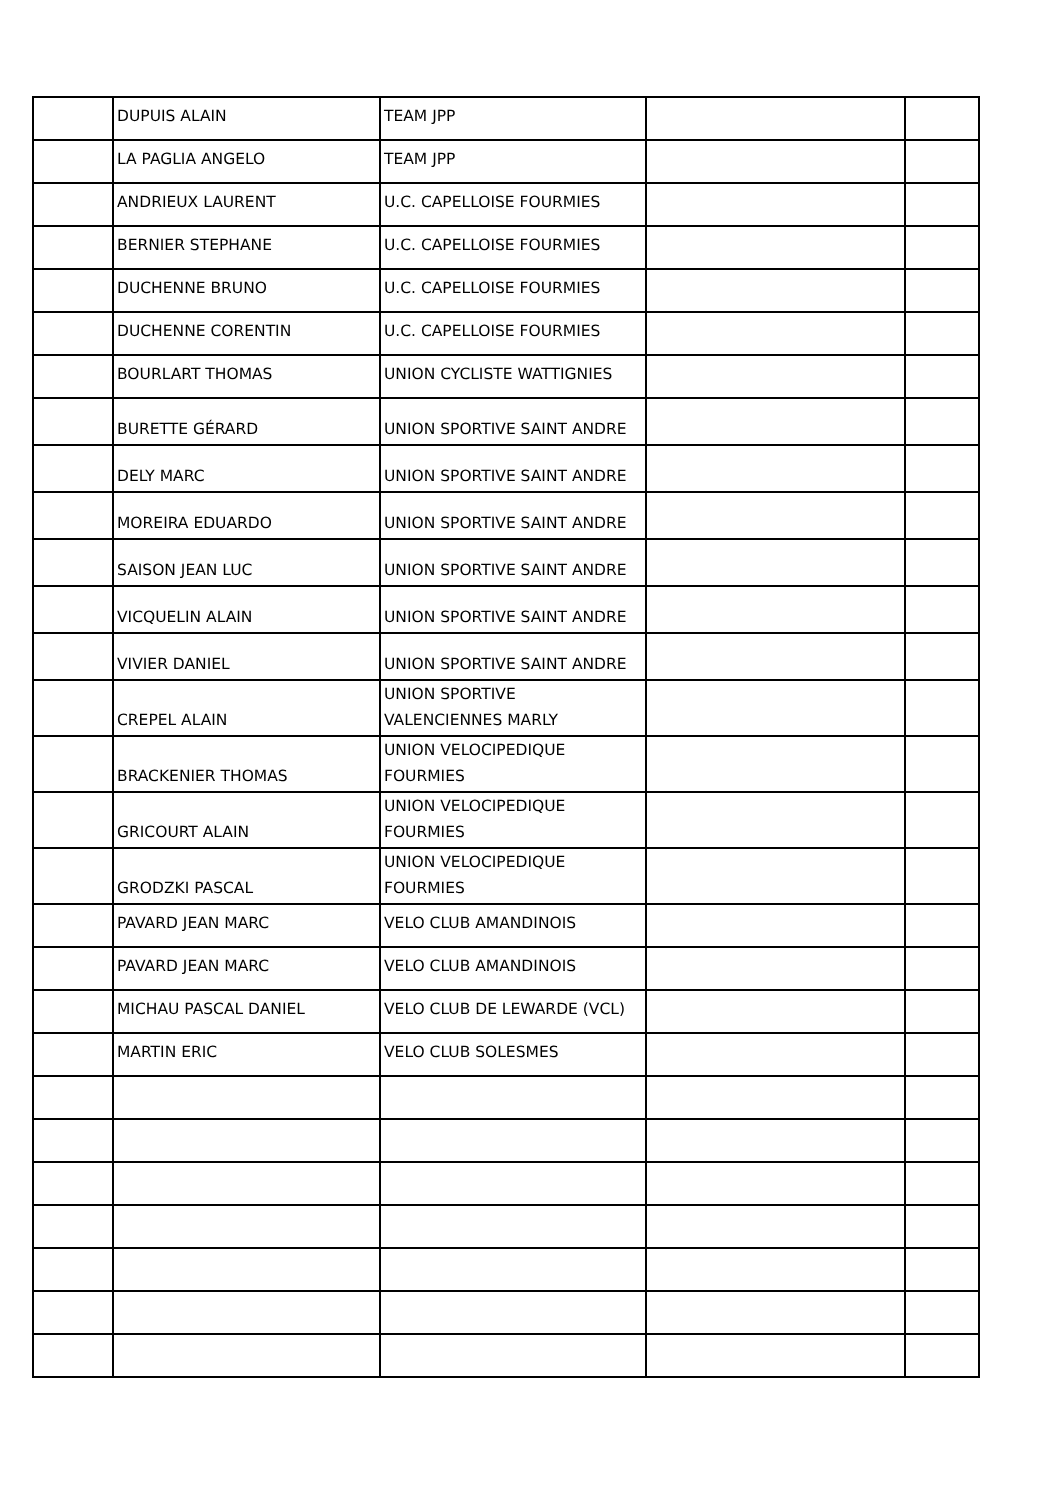| | DUPUIS ALAIN | TEAM JPP | | |
| | LA PAGLIA ANGELO | TEAM JPP | | |
| | ANDRIEUX LAURENT | U.C. CAPELLOISE FOURMIES | | |
| | BERNIER STEPHANE | U.C. CAPELLOISE FOURMIES | | |
| | DUCHENNE BRUNO | U.C. CAPELLOISE FOURMIES | | |
| | DUCHENNE CORENTIN | U.C. CAPELLOISE FOURMIES | | |
| | BOURLART THOMAS | UNION CYCLISTE WATTIGNIES | | |
| | BURETTE GÉRARD | UNION SPORTIVE SAINT ANDRE | | |
| | DELY MARC | UNION SPORTIVE SAINT ANDRE | | |
| | MOREIRA EDUARDO | UNION SPORTIVE SAINT ANDRE | | |
| | SAISON JEAN LUC | UNION SPORTIVE SAINT ANDRE | | |
| | VICQUELIN ALAIN | UNION SPORTIVE SAINT ANDRE | | |
| | VIVIER DANIEL | UNION SPORTIVE SAINT ANDRE | | |
| | CREPEL ALAIN | UNION SPORTIVE VALENCIENNES MARLY | | |
| | BRACKENIER THOMAS | UNION VELOCIPEDIQUE FOURMIES | | |
| | GRICOURT ALAIN | UNION VELOCIPEDIQUE FOURMIES | | |
| | GRODZKI PASCAL | UNION VELOCIPEDIQUE FOURMIES | | |
| | PAVARD JEAN MARC | VELO CLUB AMANDINOIS | | |
| | PAVARD JEAN MARC | VELO CLUB AMANDINOIS | | |
| | MICHAU PASCAL DANIEL | VELO CLUB DE LEWARDE (VCL) | | |
| | MARTIN ERIC | VELO CLUB SOLESMES | | |